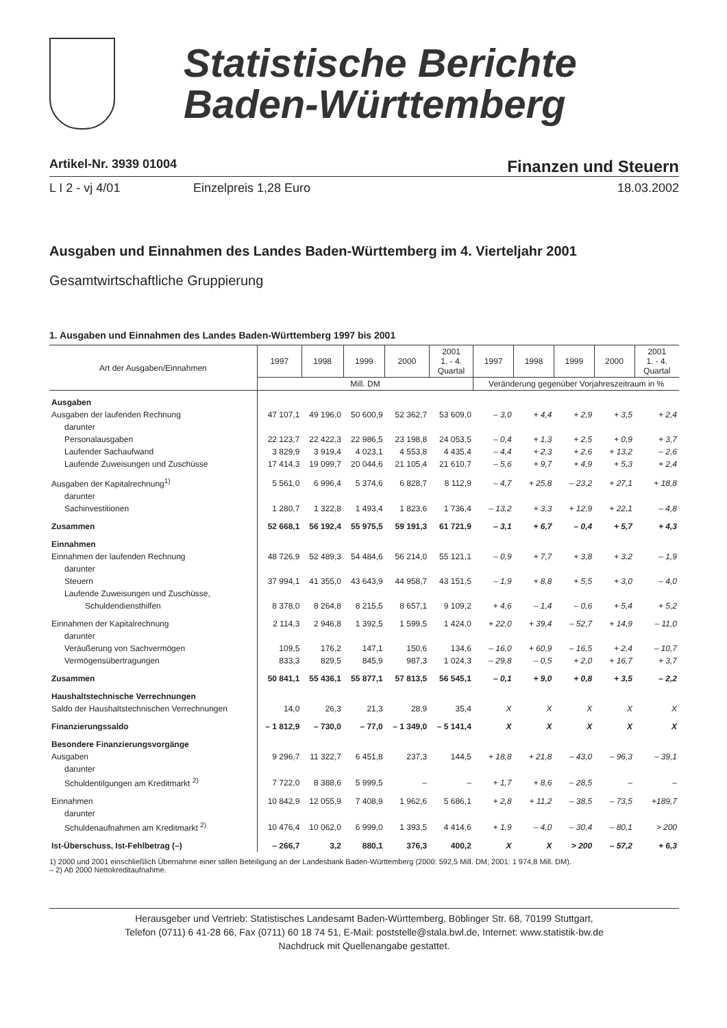Statistische Berichte
Baden-Württemberg
Artikel-Nr. 3939 01004 Finanzen und Steuern
L I 2 - vj 4/01 Einzelpreis 1,28 Euro 18.03.2002
Ausgaben und Einnahmen des Landes Baden-Württemberg im 4. Vierteljahr 2001
Gesamtwirtschaftliche Gruppierung
1. Ausgaben und Einnahmen des Landes Baden-Württemberg 1997 bis 2001
| Art der Ausgaben/Einnahmen | 1997 | 1998 | 1999 | 2000 | 2001 1. - 4. Quartal | 1997 | 1998 | 1999 | 2000 | 2001 1. - 4. Quartal |
| --- | --- | --- | --- | --- | --- | --- | --- | --- | --- | --- |
| | Mill. DM | | | | | Veränderung gegenüber Vorjahreszeitraum in % | | | | |
| Ausgaben | | | | | | | | | | |
| Ausgaben der laufenden Rechnung | 47 107,1 | 49 196,0 | 50 600,9 | 52 362,7 | 53 609,0 | – 3,0 | + 4,4 | + 2,9 | + 3,5 | + 2,4 |
| darunter | | | | | | | | | | |
| Personalausgaben | 22 123,7 | 22 422,3 | 22 986,5 | 23 198,8 | 24 053,5 | – 0,4 | + 1,3 | + 2,5 | + 0,9 | + 3,7 |
| Laufender Sachaufwand | 3 829,9 | 3 919,4 | 4 023,1 | 4 553,8 | 4 435,4 | – 4,4 | + 2,3 | + 2,6 | + 13,2 | – 2,6 |
| Laufende Zuweisungen und Zuschüsse | 17 414,3 | 19 099,7 | 20 044,6 | 21 105,4 | 21 610,7 | – 5,6 | + 9,7 | + 4,9 | + 5,3 | + 2,4 |
| Ausgaben der Kapitalrechnung<sup>1)</sup> | 5 561,0 | 6 996,4 | 5 374,6 | 6 828,7 | 8 112,9 | – 4,7 | + 25,8 | – 23,2 | + 27,1 | + 18,8 |
| darunter | | | | | | | | | | |
| Sachinvestitionen | 1 280,7 | 1 322,8 | 1 493,4 | 1 823,6 | 1 736,4 | – 13,2 | + 3,3 | + 12,9 | + 22,1 | – 4,8 |
| Zusammen | 52 668,1 | 56 192,4 | 55 975,5 | 59 191,3 | 61 721,9 | – 3,1 | + 6,7 | – 0,4 | + 5,7 | + 4,3 |
| Einnahmen | | | | | | | | | | |
| Einnahmen der laufenden Rechnung | 48 726,9 | 52 489,3 | 54 484,6 | 56 214,0 | 55 121,1 | – 0,9 | + 7,7 | + 3,8 | + 3,2 | – 1,9 |
| darunter | | | | | | | | | | |
| Steuern | 37 994,1 | 41 355,0 | 43 643,9 | 44 958,7 | 43 151,5 | – 1,9 | + 8,8 | + 5,5 | + 3,0 | – 4,0 |
| Laufende Zuweisungen und Zuschüsse, | | | | | | | | | | |
| Schuldendiensthilfen | 8 378,0 | 8 264,8 | 8 215,5 | 8 657,1 | 9 109,2 | + 4,6 | – 1,4 | – 0,6 | + 5,4 | + 5,2 |
| Einnahmen der Kapitalrechnung | 2 114,3 | 2 946,8 | 1 392,5 | 1 599,5 | 1 424,0 | + 22,0 | + 39,4 | – 52,7 | + 14,9 | – 11,0 |
| darunter | | | | | | | | | | |
| Veräußerung von Sachvermögen | 109,5 | 176,2 | 147,1 | 150,6 | 134,6 | – 16,0 | + 60,9 | – 16,5 | + 2,4 | – 10,7 |
| Vermögensübertragungen | 833,3 | 829,5 | 845,9 | 987,3 | 1 024,3 | – 29,8 | – 0,5 | + 2,0 | + 16,7 | + 3,7 |
| Zusammen | 50 841,1 | 55 436,1 | 55 877,1 | 57 813,5 | 56 545,1 | – 0,1 | + 9,0 | + 0,8 | + 3,5 | – 2,2 |
| Haushaltstechnische Verrechnungen | | | | | | | | | | |
| Saldo der Haushaltstechnischen Verrechnungen | 14,0 | 26,3 | 21,3 | 28,9 | 35,4 | X | X | X | X | X |
| Finanzierungssaldo | – 1 812,9 | – 730,0 | – 77,0 | – 1 349,0 | – 5 141,4 | X | X | X | X | X |
| Besondere Finanzierungsvorgänge | | | | | | | | | | |
| Ausgaben | 9 296,7 | 11 322,7 | 6 451,8 | 237,3 | 144,5 | + 18,8 | + 21,8 | – 43,0 | – 96,3 | – 39,1 |
| darunter | | | | | | | | | | |
| Schuldentilgungen am Kreditmarkt <sup>2)</sup> | 7 722,0 | 8 388,6 | 5 999,5 | – | – | + 1,7 | + 8,6 | – 28,5 | – | – |
| Einnahmen | 10 842,9 | 12 055,9 | 7 408,9 | 1 962,6 | 5 686,1 | + 2,8 | + 11,2 | – 38,5 | – 73,5 | +189,7 |
| darunter | | | | | | | | | | |
| Schuldenaufnahmen am Kreditmarkt <sup>2)</sup> | 10 476,4 | 10 062,0 | 6 999,0 | 1 393,5 | 4 414,6 | + 1,9 | – 4,0 | – 30,4 | – 80,1 | > 200 |
| Ist-Überschuss, Ist-Fehlbetrag (–) | – 266,7 | 3,2 | 880,1 | 376,3 | 400,2 | X | X | > 200 | – 57,2 | + 6,3 |
1) 2000 und 2001 einschließlich Übernahme einer stillen Beteiligung an der Landesbank Baden-Württemberg (2000: 592,5 Mill. DM; 2001: 1 974,8 Mill. DM).
– 2) Ab 2000 Nettokreditaufnahme.
Herausgeber und Vertrieb: Statistisches Landesamt Baden-Württemberg, Böblinger Str. 68, 70199 Stuttgart,
Telefon (0711) 6 41-28 66, Fax (0711) 60 18 74 51, E-Mail: poststelle@stala.bwl.de, Internet: www.statistik-bw.de
Nachdruck mit Quellenangabe gestattet.